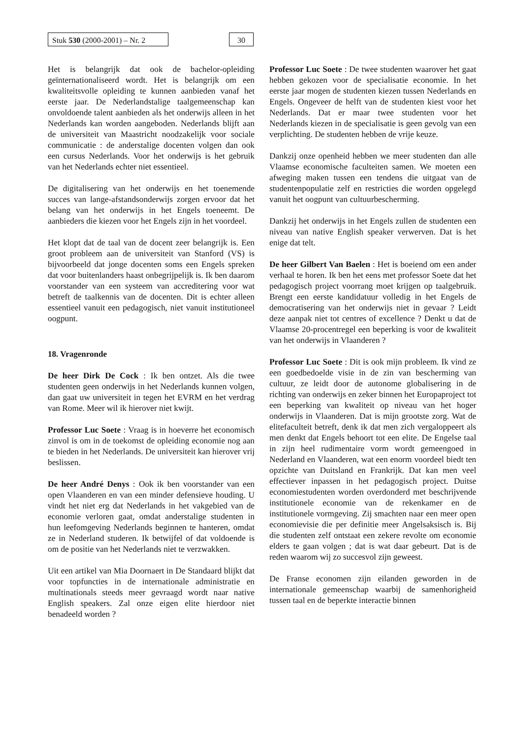Stuk 530 (2000-2001) – Nr. 2
30
Het is belangrijk dat ook de bachelor-opleiding geïnternationaliseerd wordt. Het is belangrijk om een kwaliteitsvolle opleiding te kunnen aanbieden vanaf het eerste jaar. De Nederlandstalige taalgemeenschap kan onvoldoende talent aanbieden als het onderwijs alleen in het Nederlands kan worden aangeboden. Nederlands blijft aan de universiteit van Maastricht noodzakelijk voor sociale communicatie : de anderstalige docenten volgen dan ook een cursus Nederlands. Voor het onderwijs is het gebruik van het Nederlands echter niet essentieel.
De digitalisering van het onderwijs en het toenemende succes van lange-afstandsonderwijs zorgen ervoor dat het belang van het onderwijs in het Engels toeneemt. De aanbieders die kiezen voor het Engels zijn in het voordeel.
Het klopt dat de taal van de docent zeer belangrijk is. Een groot probleem aan de universiteit van Stanford (VS) is bijvoorbeeld dat jonge docenten soms een Engels spreken dat voor buitenlanders haast onbegrijpelijk is. Ik ben daarom voorstander van een systeem van accreditering voor wat betreft de taalkennis van de docenten. Dit is echter alleen essentieel vanuit een pedagogisch, niet vanuit institutioneel oogpunt.
18. Vragenronde
De heer Dirk De Cock : Ik ben ontzet. Als die twee studenten geen onderwijs in het Nederlands kunnen volgen, dan gaat uw universiteit in tegen het EVRM en het verdrag van Rome. Meer wil ik hierover niet kwijt.
Professor Luc Soete : Vraag is in hoeverre het economisch zinvol is om in de toekomst de opleiding economie nog aan te bieden in het Nederlands. De universiteit kan hierover vrij beslissen.
De heer André Denys : Ook ik ben voorstander van een open Vlaanderen en van een minder defensieve houding. U vindt het niet erg dat Nederlands in het vakgebied van de economie verloren gaat, omdat anderstalige studenten in hun leefomgeving Nederlands beginnen te hanteren, omdat ze in Nederland studeren. Ik betwijfel of dat voldoende is om de positie van het Nederlands niet te verzwakken.
Uit een artikel van Mia Doornaert in De Standaard blijkt dat voor topfuncties in de internationale administratie en multinationals steeds meer gevraagd wordt naar native English speakers. Zal onze eigen elite hierdoor niet benadeeld worden ?
Professor Luc Soete : De twee studenten waarover het gaat hebben gekozen voor de specialisatie economie. In het eerste jaar mogen de studenten kiezen tussen Nederlands en Engels. Ongeveer de helft van de studenten kiest voor het Nederlands. Dat er maar twee studenten voor het Nederlands kiezen in de specialisatie is geen gevolg van een verplichting. De studenten hebben de vrije keuze.
Dankzij onze openheid hebben we meer studenten dan alle Vlaamse economische faculteiten samen. We moeten een afweging maken tussen een tendens die uitgaat van de studentenpopulatie zelf en restricties die worden opgelegd vanuit het oogpunt van cultuurbescherming.
Dankzij het onderwijs in het Engels zullen de studenten een niveau van native English speaker verwerven. Dat is het enige dat telt.
De heer Gilbert Van Baelen : Het is boeiend om een ander verhaal te horen. Ik ben het eens met professor Soete dat het pedagogisch project voorrang moet krijgen op taalgebruik. Brengt een eerste kandidatuur volledig in het Engels de democratisering van het onderwijs niet in gevaar ? Leidt deze aanpak niet tot centres of excellence ? Denkt u dat de Vlaamse 20-procentregel een beperking is voor de kwaliteit van het onderwijs in Vlaanderen ?
Professor Luc Soete : Dit is ook mijn probleem. Ik vind ze een goedbedoelde visie in de zin van bescherming van cultuur, ze leidt door de autonome globalisering in de richting van onderwijs en zeker binnen het Europaproject tot een beperking van kwaliteit op niveau van het hoger onderwijs in Vlaanderen. Dat is mijn grootste zorg. Wat de elitefaculteit betreft, denk ik dat men zich vergaloppeert als men denkt dat Engels behoort tot een elite. De Engelse taal in zijn heel rudimentaire vorm wordt gemeengoed in Nederland en Vlaanderen, wat een enorm voordeel biedt ten opzichte van Duitsland en Frankrijk. Dat kan men veel effectiever inpassen in het pedagogisch project. Duitse economiestudenten worden overdonderd met beschrijvende institutionele economie van de rekenkamer en de institutionele vormgeving. Zij smachten naar een meer open economievisie die per definitie meer Angelsaksisch is. Bij die studenten zelf ontstaat een zekere revolte om economie elders te gaan volgen ; dat is wat daar gebeurt. Dat is de reden waarom wij zo succesvol zijn geweest.
De Franse economen zijn eilanden geworden in de internationale gemeenschap waarbij de samenhorigheid tussen taal en de beperkte interactie binnen